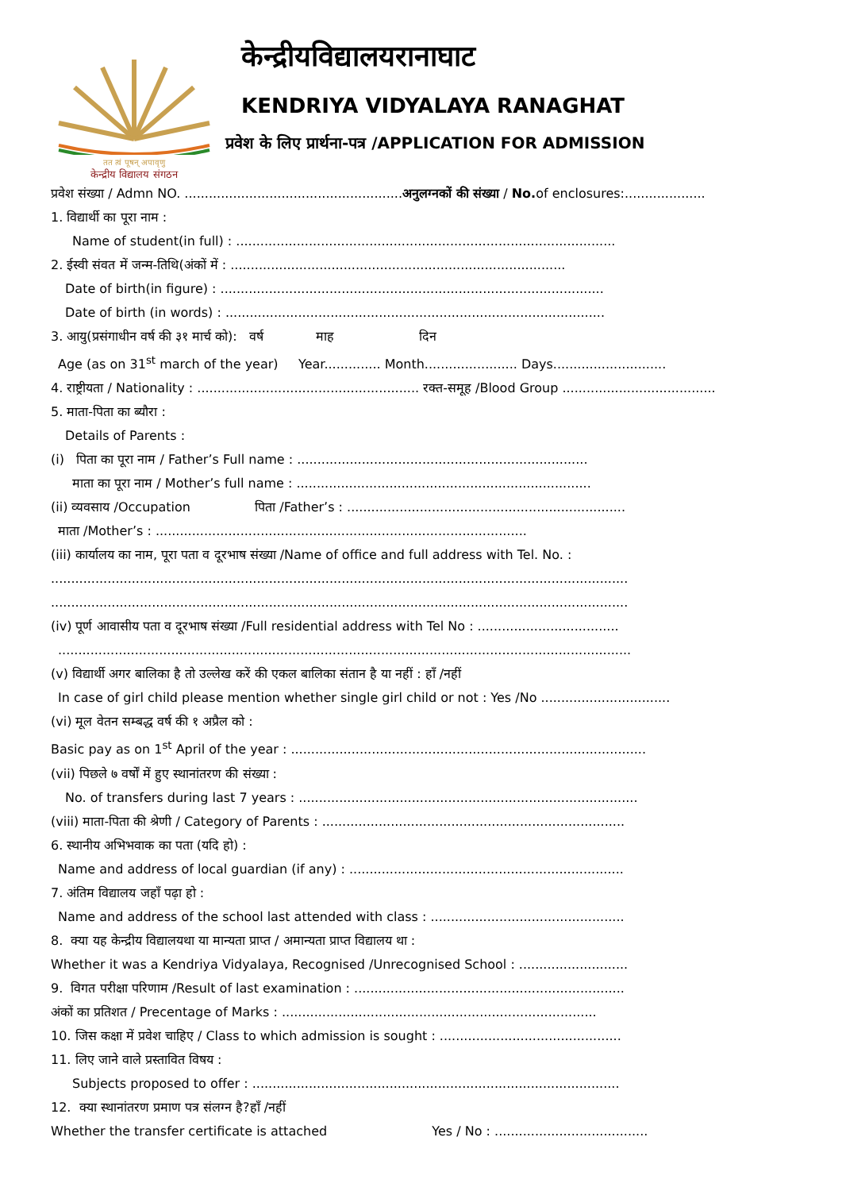तत त्वं पूषन् अपावृणु
केन्द्रीय विद्यालय संगठन
केन्द्रीयविद्यालयरानाघाट
KENDRIYA VIDYALAYA RANAGHAT
प्रवेश के लिए प्रार्थना-पत्र /APPLICATION FOR ADMISSION
प्रवेश संख्या / Admn NO. ......................................................अनुलग्नकों की संख्या / No. of enclosures:....................
1. विद्यार्थी का पूरा नाम :
Name of student(in full) : ..............................................................................................
2. ईस्वी संवत में जन्म-तिथि(अंकों में : ...................................................................................
Date of birth(in figure) : ...............................................................................................
Date of birth (in words) : ..............................................................................................
3. आयु(प्रसंगाधीन वर्ष की ३१ मार्च को): वर्ष माह दिन
Age (as on 31<sup>st</sup> march of the year) Year.............. Month....................... Days............................
4. राष्ट्रीयता / Nationality : ....................................................... रक्त-समूह /Blood Group ......................................
5. माता-पिता का ब्यौरा :
Details of Parents :
(i) पिता का पूरा नाम / Father’s Full name : ........................................................................
माता का पूरा नाम / Mother’s full name : .........................................................................
(ii) व्यवसाय /Occupation पिता /Father’s : .....................................................................
माता /Mother’s : ............................................................................................
(iii) कार्यालय का नाम, पूरा पता व दूरभाष संख्या /Name of office and full address with Tel. No. :
...............................................................................................................................................
...............................................................................................................................................
(iv) पूर्ण आवासीय पता व दूरभाष संख्या /Full residential address with Tel No : ...................................
..............................................................................................................................................
(v) विद्यार्थी अगर बालिका है तो उल्लेख करें की एकल बालिका संतान है या नहीं : हाँ /नहीं
In case of girl child please mention whether single girl child or not : Yes /No ................................
(vi) मूल वेतन सम्बद्ध वर्ष की १ अप्रैल को :
Basic pay as on 1<sup>st</sup> April of the year : ........................................................................................
(vii) पिछले ७ वर्षों में हुए स्थानांतरण की संख्या :
No. of transfers during last 7 years : ....................................................................................
(viii) माता-पिता की श्रेणी / Category of Parents : ...........................................................................
6. स्थानीय अभिभवाक का पता (यदि हो) :
Name and address of local guardian (if any) : ....................................................................
7. अंतिम विद्यालय जहाँ पढ़ा हो :
Name and address of the school last attended with class : ................................................
8. क्या यह केन्द्रीय विद्यालयथा या मान्यता प्राप्त / अमान्यता प्राप्त विद्यालय था :
Whether it was a Kendriya Vidyalaya, Recognised /Unrecognised School : ...........................
9. विगत परीक्षा परिणाम /Result of last examination : ...................................................................
अंकों का प्रतिशत / Precentage of Marks : ..............................................................................
10. जिस कक्षा में प्रवेश चाहिए / Class to which admission is sought : .............................................
11. लिए जाने वाले प्रस्तावित विषय :
Subjects proposed to offer : ...........................................................................................
12. क्या स्थानांतरण प्रमाण पत्र संलग्न है?हाँ /नहीं
Whether the transfer certificate is attached Yes / No : ......................................